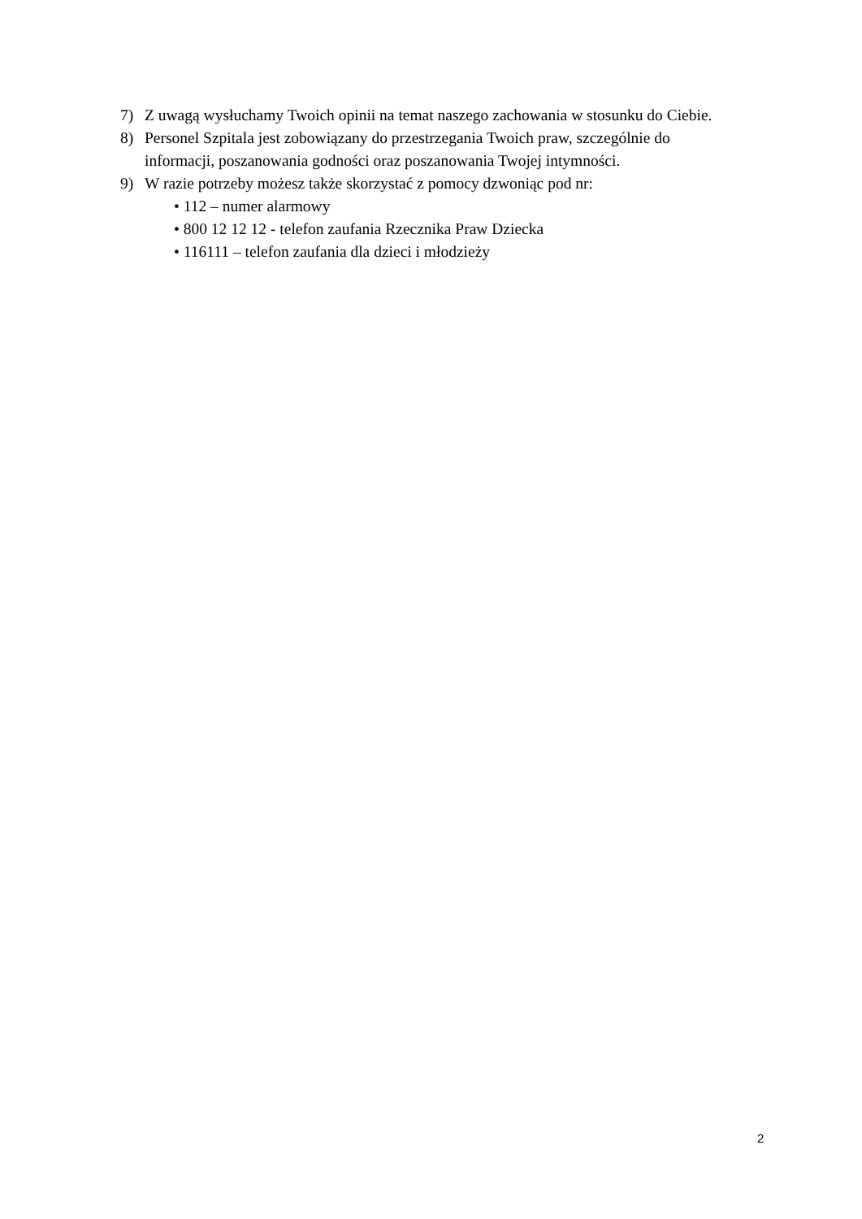7) Z uwagą wysłuchamy Twoich opinii na temat naszego zachowania w stosunku do Ciebie.
8) Personel Szpitala jest zobowiązany do przestrzegania Twoich praw, szczególnie do informacji, poszanowania godności oraz poszanowania Twojej intymności.
9) W razie potrzeby możesz także skorzystać z pomocy dzwoniąc pod nr:
• 112 – numer alarmowy
• 800 12 12 12 - telefon zaufania Rzecznika Praw Dziecka
• 116111 – telefon zaufania dla dzieci i młodzieży
2